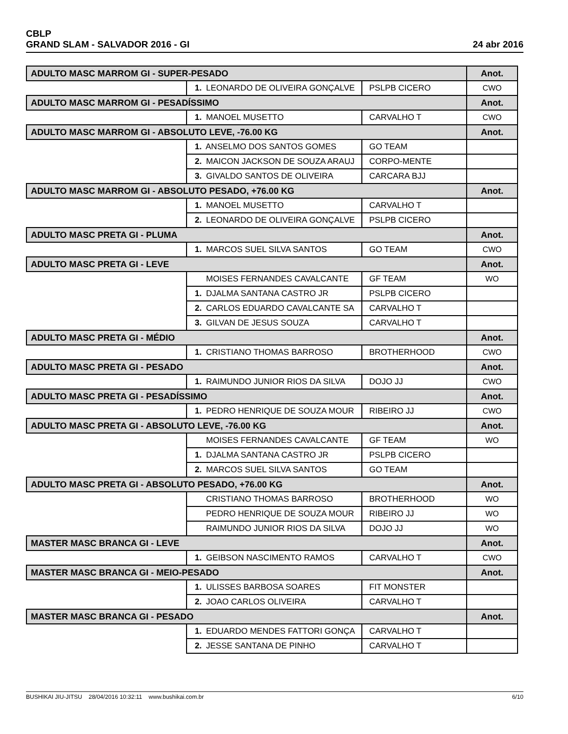CBLP
GRAND SLAM - SALVADOR 2016 - GI
24 abr 2016
| ADULTO MASC MARROM GI - SUPER-PESADO | | | Anot. |
| --- | --- | --- | --- |
| | 1. LEONARDO DE OLIVEIRA GONÇALVE | PSLPB CICERO | CWO |
| ADULTO MASC MARROM GI - PESADÍSSIMO | | | Anot. |
| | 1. MANOEL MUSETTO | CARVALHO T | CWO |
| ADULTO MASC MARROM GI - ABSOLUTO LEVE, -76.00 KG | | | Anot. |
| | 1. ANSELMO DOS SANTOS GOMES | GO TEAM | |
| | 2. MAICON JACKSON DE SOUZA ARAUJ | CORPO-MENTE | |
| | 3. GIVALDO SANTOS DE OLIVEIRA | CARCARA BJJ | |
| ADULTO MASC MARROM GI - ABSOLUTO PESADO, +76.00 KG | | | Anot. |
| | 1. MANOEL MUSETTO | CARVALHO T | |
| | 2. LEONARDO DE OLIVEIRA GONÇALVE | PSLPB CICERO | |
| ADULTO MASC PRETA GI - PLUMA | | | Anot. |
| | 1. MARCOS SUEL SILVA SANTOS | GO TEAM | CWO |
| ADULTO MASC PRETA GI - LEVE | | | Anot. |
| | MOISES FERNANDES CAVALCANTE | GF TEAM | WO |
| | 1. DJALMA SANTANA CASTRO JR | PSLPB CICERO | |
| | 2. CARLOS EDUARDO CAVALCANTE SA | CARVALHO T | |
| | 3. GILVAN DE JESUS SOUZA | CARVALHO T | |
| ADULTO MASC PRETA GI - MÉDIO | | | Anot. |
| | 1. CRISTIANO THOMAS BARROSO | BROTHERHOOD | CWO |
| ADULTO MASC PRETA GI - PESADO | | | Anot. |
| | 1. RAIMUNDO JUNIOR RIOS DA SILVA | DOJO JJ | CWO |
| ADULTO MASC PRETA GI - PESADÍSSIMO | | | Anot. |
| | 1. PEDRO HENRIQUE DE SOUZA MOUR | RIBEIRO JJ | CWO |
| ADULTO MASC PRETA GI - ABSOLUTO LEVE, -76.00 KG | | | Anot. |
| | MOISES FERNANDES CAVALCANTE | GF TEAM | WO |
| | 1. DJALMA SANTANA CASTRO JR | PSLPB CICERO | |
| | 2. MARCOS SUEL SILVA SANTOS | GO TEAM | |
| ADULTO MASC PRETA GI - ABSOLUTO PESADO, +76.00 KG | | | Anot. |
| | CRISTIANO THOMAS BARROSO | BROTHERHOOD | WO |
| | PEDRO HENRIQUE DE SOUZA MOUR | RIBEIRO JJ | WO |
| | RAIMUNDO JUNIOR RIOS DA SILVA | DOJO JJ | WO |
| MASTER MASC BRANCA GI - LEVE | | | Anot. |
| | 1. GEIBSON NASCIMENTO RAMOS | CARVALHO T | CWO |
| MASTER MASC BRANCA GI - MEIO-PESADO | | | Anot. |
| | 1. ULISSES BARBOSA SOARES | FIT MONSTER | |
| | 2. JOAO CARLOS OLIVEIRA | CARVALHO T | |
| MASTER MASC BRANCA GI - PESADO | | | Anot. |
| | 1. EDUARDO MENDES FATTORI GONÇA | CARVALHO T | |
| | 2. JESSE SANTANA DE PINHO | CARVALHO T | |
BUSHIKAI JIU-JITSU 28/04/2016 10:32:11 www.bushikai.com.br
6/10